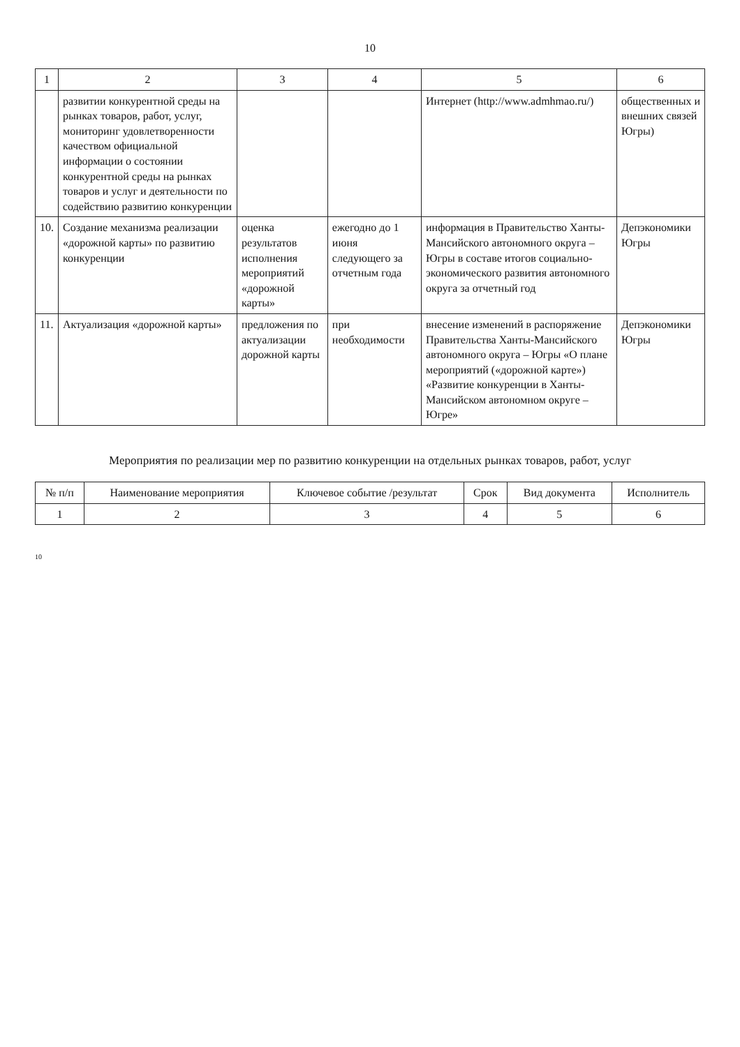10
| 1 | 2 | 3 | 4 | 5 | 6 |
| --- | --- | --- | --- | --- | --- |
| | развитии конкурентной среды на рынках товаров, работ, услуг, мониторинг удовлетворенности качеством официальной информации о состоянии конкурентной среды на рынках товаров и услуг и деятельности по содействию развитию конкуренции | | | Интернет (http://www.admhmao.ru/) | общественных и внешних связей Югры) |
| 10. | Создание механизма реализации «дорожной карты» по развитию конкуренции | оценка результатов исполнения мероприятий «дорожной карты» | ежегодно до 1 июня следующего за отчетным года | информация в Правительство Ханты-Мансийского автономного округа – Югры в составе итогов социально-экономического развития автономного округа за отчетный год | Депэкономики Югры |
| 11. | Актуализация «дорожной карты» | предложения по актуализации дорожной карты | при необходимости | внесение изменений в распоряжение Правительства Ханты-Мансийского автономного округа – Югры «О плане мероприятий («дорожной карте») «Развитие конкуренции в Ханты-Мансийском автономном округе – Югре» | Депэкономики Югры |
Мероприятия по реализации мер по развитию конкуренции на отдельных рынках товаров, работ, услуг
| № п/п | Наименование мероприятия | Ключевое событие /результат | Срок | Вид документа | Исполнитель |
| --- | --- | --- | --- | --- | --- |
| 1 | 2 | 3 | 4 | 5 | 6 |
10